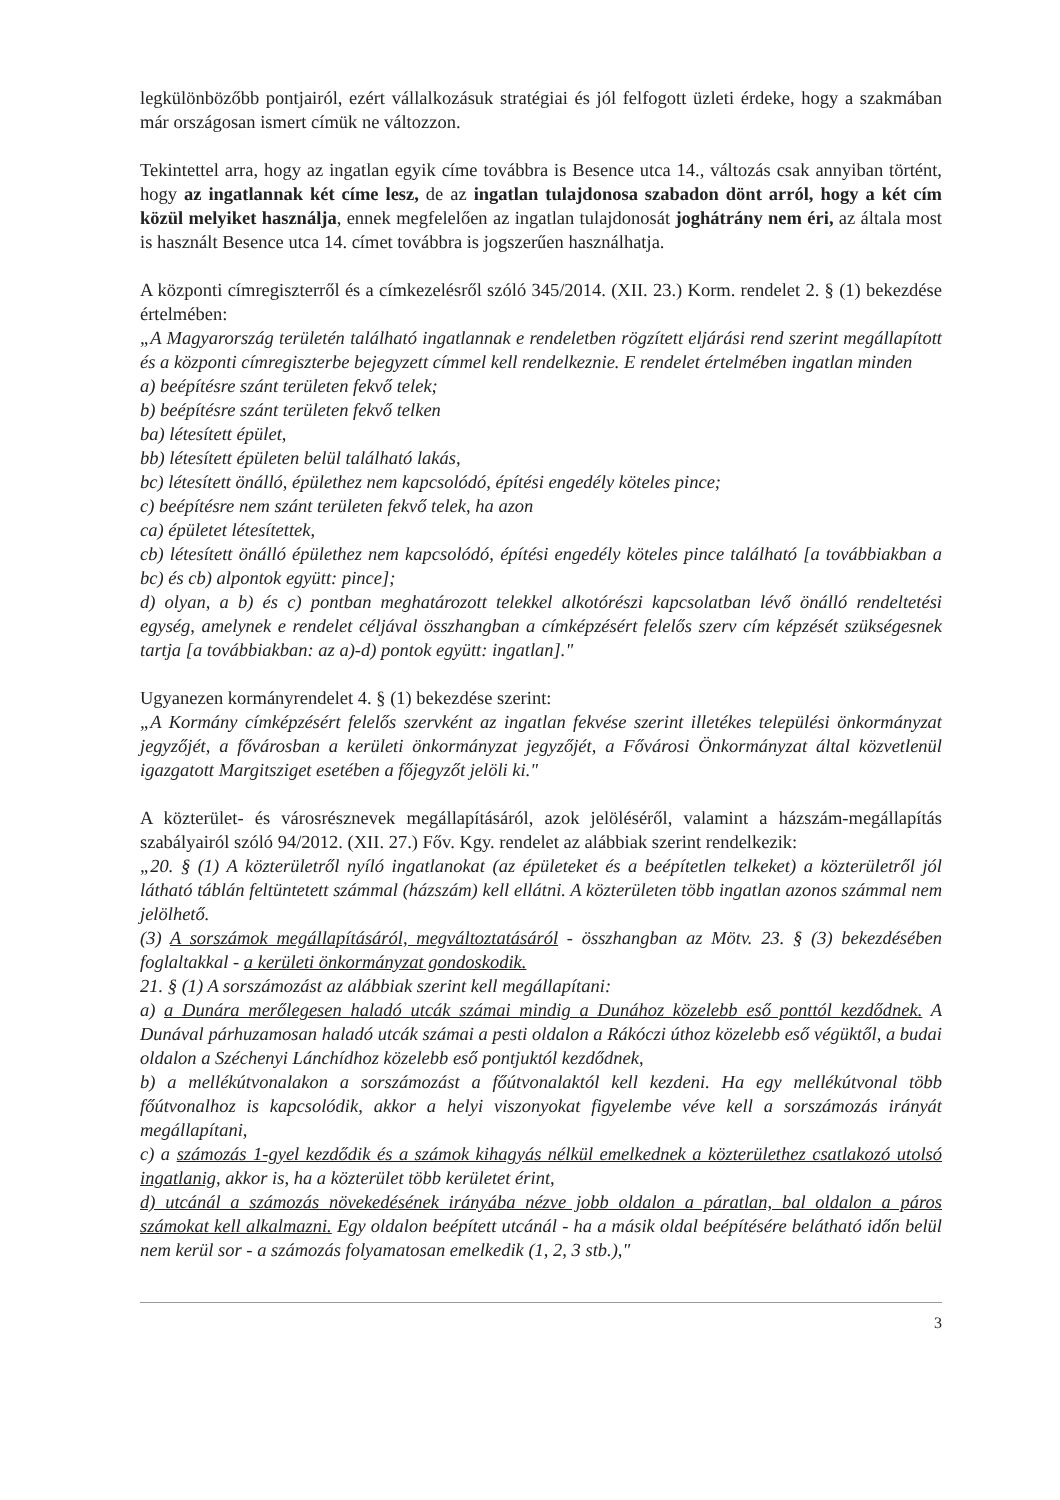legkülönbözőbb pontjairól, ezért vállalkozásuk stratégiai és jól felfogott üzleti érdeke, hogy a szakmában már országosan ismert címük ne változzon.
Tekintettel arra, hogy az ingatlan egyik címe továbbra is Besence utca 14., változás csak annyiban történt, hogy az ingatlannak két címe lesz, de az ingatlan tulajdonosa szabadon dönt arról, hogy a két cím közül melyiket használja, ennek megfelelően az ingatlan tulajdonosát joghátrány nem éri, az általa most is használt Besence utca 14. címet továbbra is jogszerűen használhatja.
A központi címregiszterről és a címkezelésről szóló 345/2014. (XII. 23.) Korm. rendelet 2. § (1) bekezdése értelmében:
„A Magyarország területén található ingatlannak e rendeletben rögzített eljárási rend szerint megállapított és a központi címregiszterbe bejegyzett címmel kell rendelkeznie. E rendelet értelmében ingatlan minden
a) beépítésre szánt területen fekvő telek;
b) beépítésre szánt területen fekvő telken
ba) létesített épület,
bb) létesített épületen belül található lakás,
bc) létesített önálló, épülethez nem kapcsolódó, építési engedély köteles pince;
c) beépítésre nem szánt területen fekvő telek, ha azon
ca) épületet létesítettek,
cb) létesített önálló épülethez nem kapcsolódó, építési engedély köteles pince található [a továbbiakban a bc) és cb) alpontok együtt: pince];
d) olyan, a b) és c) pontban meghatározott telekkel alkotórészi kapcsolatban lévő önálló rendeltetési egység, amelynek e rendelet céljával összhangban a címképzésért felelős szerv cím képzését szükségesnek tartja [a továbbiakban: az a)-d) pontok együtt: ingatlan]."
Ugyanezen kormányrendelet 4. § (1) bekezdése szerint:
„A Kormány címképzésért felelős szervként az ingatlan fekvése szerint illetékes települési önkormányzat jegyzőjét, a fővárosban a kerületi önkormányzat jegyzőjét, a Fővárosi Önkormányzat által közvetlenül igazgatott Margitsziget esetében a főjegyzőt jelöli ki."
A közterület- és városrésznevek megállapításáról, azok jelöléséről, valamint a házszám-megállapítás szabályairól szóló 94/2012. (XII. 27.) Főv. Kgy. rendelet az alábbiak szerint rendelkezik:
„20. § (1) A közterületről nyíló ingatlanokat (az épületeket és a beépítetlen telkeket) a közterületről jól látható táblán feltüntetett számmal (házszám) kell ellátni. A közterületen több ingatlan azonos számmal nem jelölhető.
(3) A sorszámok megállapításáról, megváltoztatásáról - összhangban az Mötv. 23. § (3) bekezdésében foglaltakkal - a kerületi önkormányzat gondoskodik.
21. § (1) A sorszámozást az alábbiak szerint kell megállapítani:
a) a Dunára merőlegesen haladó utcák számai mindig a Dunához közelebb eső ponttól kezdődnek. A Dunával párhuzamosan haladó utcák számai a pesti oldalon a Rákóczi úthoz közelebb eső végüktől, a budai oldalon a Széchenyi Lánchídhoz közelebb eső pontjuktól kezdődnek,
b) a mellékútvonalakon a sorszámozást a főútvonalaktól kell kezdeni. Ha egy mellékútvonal több főútvonalhoz is kapcsolódik, akkor a helyi viszonyokat figyelembe véve kell a sorszámozás irányát megállapítani,
c) a számozás 1-gyel kezdődik és a számok kihagyás nélkül emelkednek a közterülethez csatlakozó utolsó ingatlanig, akkor is, ha a közterület több kerületet érint,
d) utcánál a számozás növekedésének irányába nézve jobb oldalon a páratlan, bal oldalon a páros számokat kell alkalmazni. Egy oldalon beépített utcánál - ha a másik oldal beépítésére belátható időn belül nem kerül sor - a számozás folyamatosan emelkedik (1, 2, 3 stb.),"
3